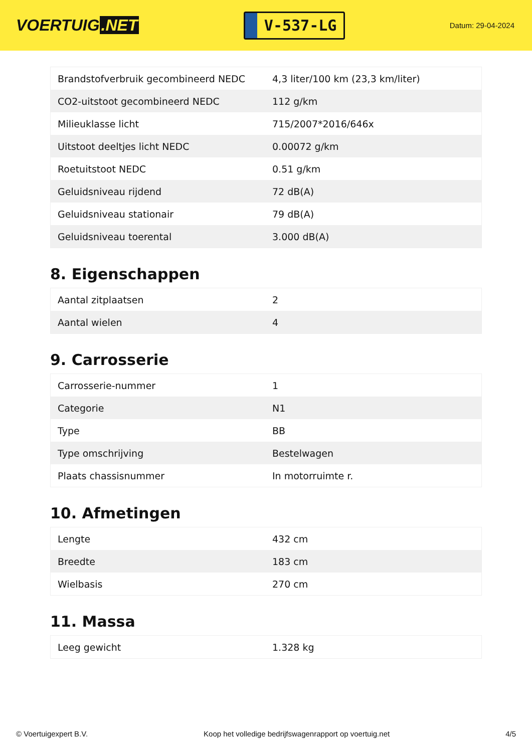VOERTUIG.NET
V-537-LG
Datum: 29-04-2024
| Brandstofverbruik gecombineerd NEDC | 4,3 liter/100 km (23,3 km/liter) |
| CO2-uitstoot gecombineerd NEDC | 112 g/km |
| Milieuklasse licht | 715/2007*2016/646x |
| Uitstoot deeltjes licht NEDC | 0.00072 g/km |
| Roetuitstoot NEDC | 0.51 g/km |
| Geluidsniveau rijdend | 72 dB(A) |
| Geluidsniveau stationair | 79 dB(A) |
| Geluidsniveau toerental | 3.000 dB(A) |
8. Eigenschappen
| Aantal zitplaatsen | 2 |
| Aantal wielen | 4 |
9. Carrosserie
| Carrosserie-nummer | 1 |
| Categorie | N1 |
| Type | BB |
| Type omschrijving | Bestelwagen |
| Plaats chassisnummer | In motorruimte r. |
10. Afmetingen
| Lengte | 432 cm |
| Breedte | 183 cm |
| Wielbasis | 270 cm |
11. Massa
| Leeg gewicht | 1.328 kg |
© Voertuigexpert B.V. Koop het volledige bedrijfswagenrapport op voertuig.net 4/5